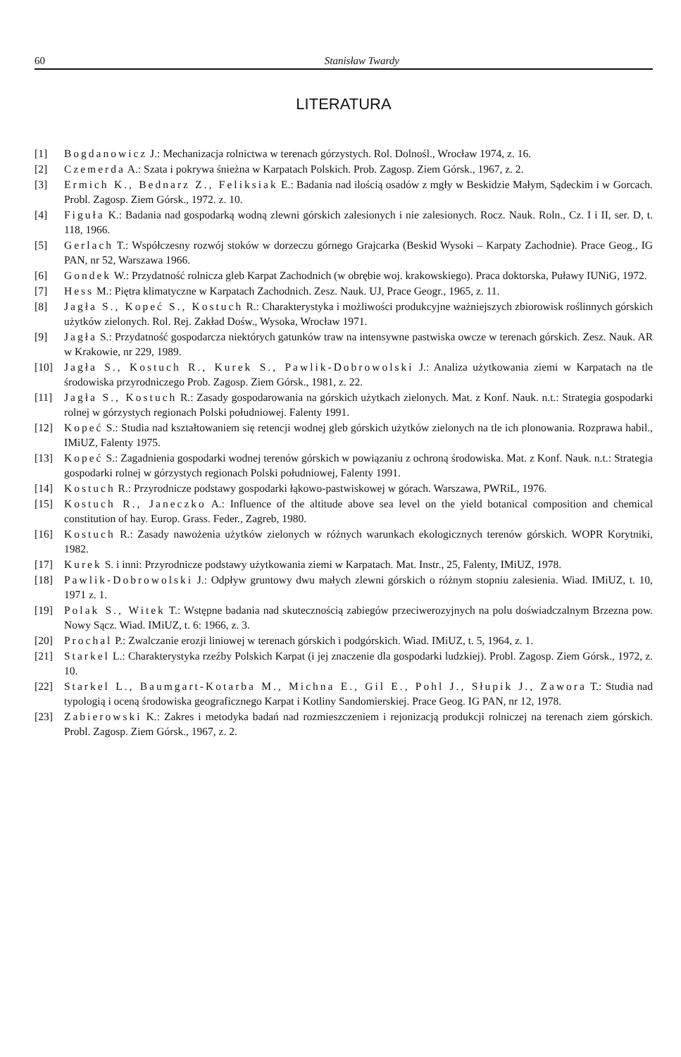60 Stanisław Twardy
LITERATURA
[1] Bogdanowicz J.: Mechanizacja rolnictwa w terenach górzystych. Rol. Dolnośl., Wrocław 1974, z. 16.
[2] Czemerda A.: Szata i pokrywa śnieżna w Karpatach Polskich. Prob. Zagosp. Ziem Górsk., 1967, z. 2.
[3] Ermich K., Bednarz Z., Feliksiak E.: Badania nad ilością osadów z mgły w Beskidzie Małym, Sądeckim i w Gorcach. Probl. Zagosp. Ziem Górsk., 1972. z. 10.
[4] Figuła K.: Badania nad gospodarką wodną zlewni górskich zalesionych i nie zalesionych. Rocz. Nauk. Roln., Cz. I i II, ser. D, t. 118, 1966.
[5] Gerlach T.: Współczesny rozwój stoków w dorzeczu górnego Grajcarka (Beskid Wysoki – Karpaty Zachodnie). Prace Geog., IG PAN, nr 52, Warszawa 1966.
[6] Gondek W.: Przydatność rolnicza gleb Karpat Zachodnich (w obrębie woj. krakowskiego). Praca doktorska, Puławy IUNiG, 1972.
[7] Hess M.: Piętra klimatyczne w Karpatach Zachodnich. Zesz. Nauk. UJ, Prace Geogr., 1965, z. 11.
[8] Jagła S., Kopeć S., Kostuch R.: Charakterystyka i możliwości produkcyjne ważniejszych zbiorowisk roślinnych górskich użytków zielonych. Rol. Rej. Zakład Dośw., Wysoka, Wrocław 1971.
[9] Jagła S.: Przydatność gospodarcza niektórych gatunków traw na intensywne pastwiska owcze w terenach górskich. Zesz. Nauk. AR w Krakowie, nr 229, 1989.
[10] Jagła S., Kostuch R., Kurek S., Pawlik-Dobrowolski J.: Analiza użytkowania ziemi w Karpatach na tle środowiska przyrodniczego Prob. Zagosp. Ziem Górsk., 1981, z. 22.
[11] Jagła S., Kostuch R.: Zasady gospodarowania na górskich użytkach zielonych. Mat. z Konf. Nauk. n.t.: Strategia gospodarki rolnej w górzystych regionach Polski południowej. Falenty 1991.
[12] Kopeć S.: Studia nad kształtowaniem się retencji wodnej gleb górskich użytków zielonych na tle ich plonowania. Rozprawa habil., IMiUZ, Falenty 1975.
[13] Kopeć S.: Zagadnienia gospodarki wodnej terenów górskich w powiązaniu z ochroną środowiska. Mat. z Konf. Nauk. n.t.: Strategia gospodarki rolnej w górzystych regionach Polski południowej, Falenty 1991.
[14] Kostuch R.: Przyrodnicze podstawy gospodarki łąkowo-pastwiskowej w górach. Warszawa, PWRiL, 1976.
[15] Kostuch R., Janeczko A.: Influence of the altitude above sea level on the yield botanical composition and chemical constitution of hay. Europ. Grass. Feder., Zagreb, 1980.
[16] Kostuch R.: Zasady nawożenia użytków zielonych w różnych warunkach ekologicznych terenów górskich. WOPR Korytniki, 1982.
[17] Kurek S. i inni: Przyrodnicze podstawy użytkowania ziemi w Karpatach. Mat. Instr., 25, Falenty, IMiUZ, 1978.
[18] Pawlik-Dobrowolski J.: Odpływ gruntowy dwu małych zlewni górskich o różnym stopniu zalesienia. Wiad. IMiUZ, t. 10, 1971 z. 1.
[19] Polak S., Witek T.: Wstępne badania nad skutecznością zabiegów przeciwerozyjnych na polu doświadczalnym Brzezna pow. Nowy Sącz. Wiad. IMiUZ, t. 6: 1966, z. 3.
[20] Prochal P.: Zwalczanie erozji liniowej w terenach górskich i podgórskich. Wiad. IMiUZ, t. 5, 1964, z. 1.
[21] Starkel L.: Charakterystyka rzeźby Polskich Karpat (i jej znaczenie dla gospodarki ludzkiej). Probl. Zagosp. Ziem Górsk., 1972, z. 10.
[22] Starkel L., Baumgart-Kotarba M., Michna E., Gil E., Pohl J., Słupik J., Zawora T.: Studia nad typologią i oceną środowiska geograficznego Karpat i Kotliny Sandomierskiej. Prace Geog. IG PAN, nr 12, 1978.
[23] Zabierowski K.: Zakres i metodyka badań nad rozmieszczeniem i rejonizacją produkcji rolniczej na terenach ziem górskich. Probl. Zagosp. Ziem Górsk., 1967, z. 2.